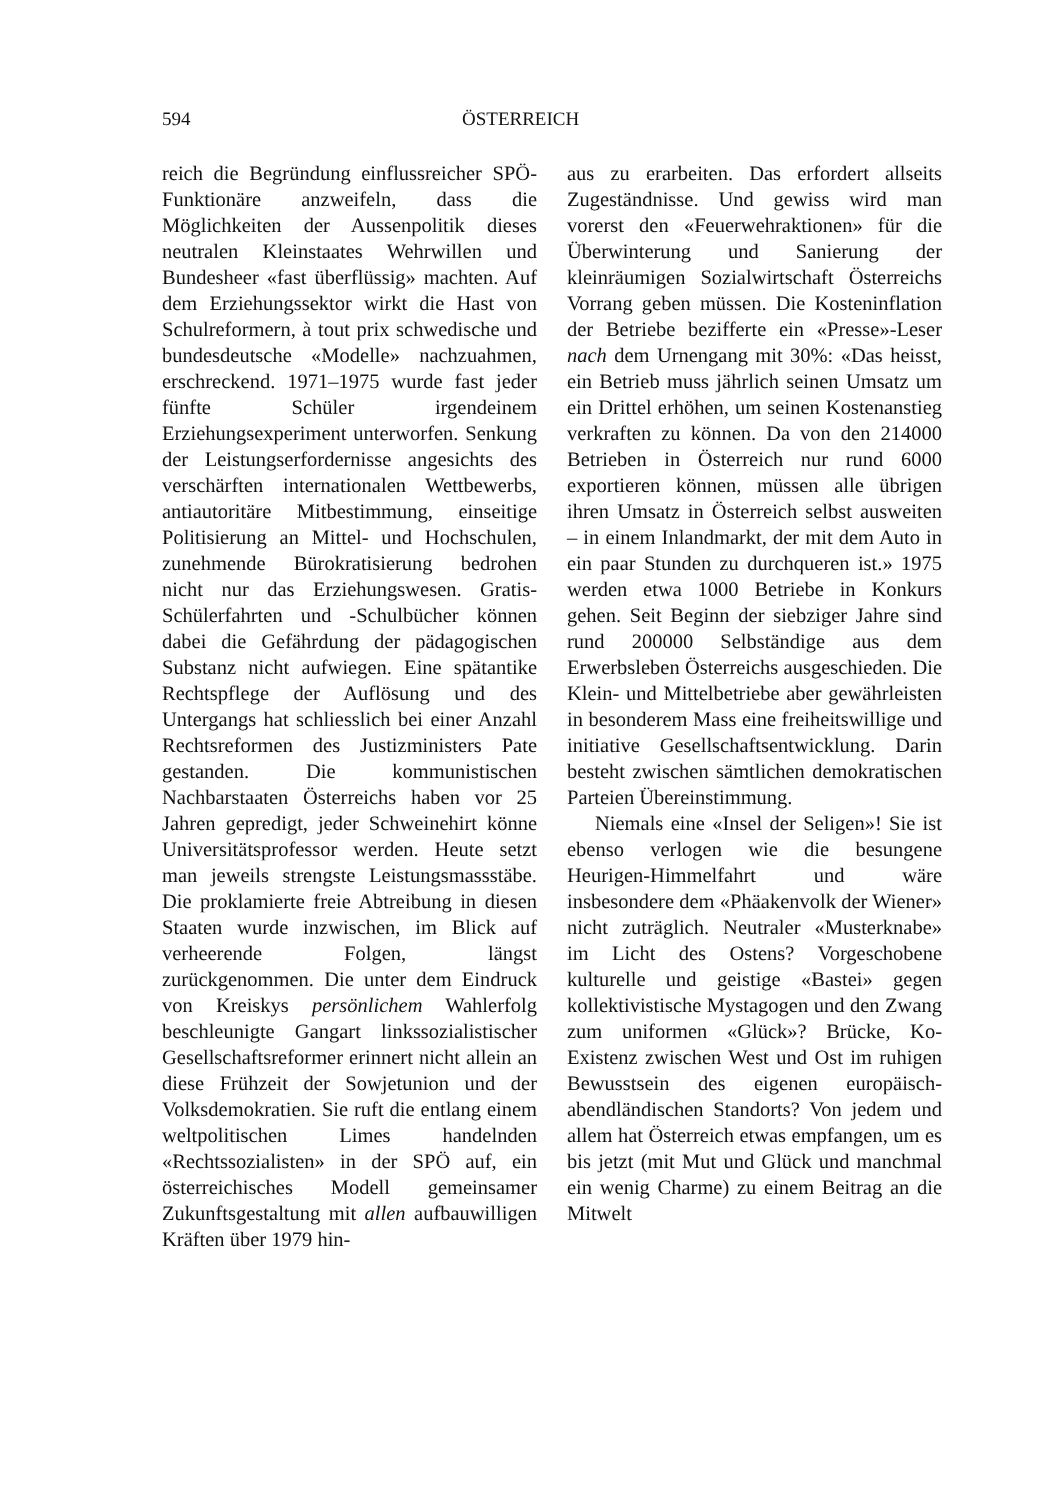594 ÖSTERREICH
reich die Begründung einflussreicher SPÖ-Funktionäre anzweifeln, dass die Möglichkeiten der Aussenpolitik dieses neutralen Kleinstaates Wehrwillen und Bundesheer «fast überflüssig» machten. Auf dem Erziehungssektor wirkt die Hast von Schulreformern, à tout prix schwedische und bundesdeutsche «Modelle» nachzuahmen, erschreckend. 1971–1975 wurde fast jeder fünfte Schüler irgendeinem Erziehungsexperiment unterworfen. Senkung der Leistungserfordernisse angesichts des verschärften internationalen Wettbewerbs, antiautoritäre Mitbestimmung, einseitige Politisierung an Mittel- und Hochschulen, zunehmende Bürokratisierung bedrohen nicht nur das Erziehungswesen. Gratis-Schülerfahrten und -Schulbücher können dabei die Gefährdung der pädagogischen Substanz nicht aufwiegen. Eine spätantike Rechtspflege der Auflösung und des Untergangs hat schliesslich bei einer Anzahl Rechtsreformen des Justizministers Pate gestanden. Die kommunistischen Nachbarstaaten Österreichs haben vor 25 Jahren gepredigt, jeder Schweinehirt könne Universitätsprofessor werden. Heute setzt man jeweils strengste Leistungsmassstäbe. Die proklamierte freie Abtreibung in diesen Staaten wurde inzwischen, im Blick auf verheerende Folgen, längst zurückgenommen. Die unter dem Eindruck von Kreiskys persönlichem Wahlerfolg beschleunigte Gangart linkssozialistischer Gesellschaftsreformer erinnert nicht allein an diese Frühzeit der Sowjetunion und der Volksdemokratien. Sie ruft die entlang einem weltpolitischen Limes handelnden «Rechtssozialisten» in der SPÖ auf, ein österreichisches Modell gemeinsamer Zukunftsgestaltung mit allen aufbauwilligen Kräften über 1979 hin-
aus zu erarbeiten. Das erfordert allseits Zugeständnisse. Und gewiss wird man vorerst den «Feuerwehraktionen» für die Überwinterung und Sanierung der kleinräumigen Sozialwirtschaft Österreichs Vorrang geben müssen. Die Kosteninflation der Betriebe bezifferte ein «Presse»-Leser nach dem Urnengang mit 30%: «Das heisst, ein Betrieb muss jährlich seinen Umsatz um ein Drittel erhöhen, um seinen Kostenanstieg verkraften zu können. Da von den 214000 Betrieben in Österreich nur rund 6000 exportieren können, müssen alle übrigen ihren Umsatz in Österreich selbst ausweiten – in einem Inlandmarkt, der mit dem Auto in ein paar Stunden zu durchqueren ist.» 1975 werden etwa 1000 Betriebe in Konkurs gehen. Seit Beginn der siebziger Jahre sind rund 200000 Selbständige aus dem Erwerbsleben Österreichs ausgeschieden. Die Klein- und Mittelbetriebe aber gewährleisten in besonderem Mass eine freiheitswillige und initiative Gesellschaftsentwicklung. Darin besteht zwischen sämtlichen demokratischen Parteien Übereinstimmung.
Niemals eine «Insel der Seligen»! Sie ist ebenso verlogen wie die besungene Heurigen-Himmelfahrt und wäre insbesondere dem «Phäakenvolk der Wiener» nicht zuträglich. Neutraler «Musterknabe» im Licht des Ostens? Vorgeschobene kulturelle und geistige «Bastei» gegen kollektivistische Mystagogen und den Zwang zum uniformen «Glück»? Brücke, Ko-Existenz zwischen West und Ost im ruhigen Bewusstsein des eigenen europäisch-abendländischen Standorts? Von jedem und allem hat Österreich etwas empfangen, um es bis jetzt (mit Mut und Glück und manchmal ein wenig Charme) zu einem Beitrag an die Mitwelt